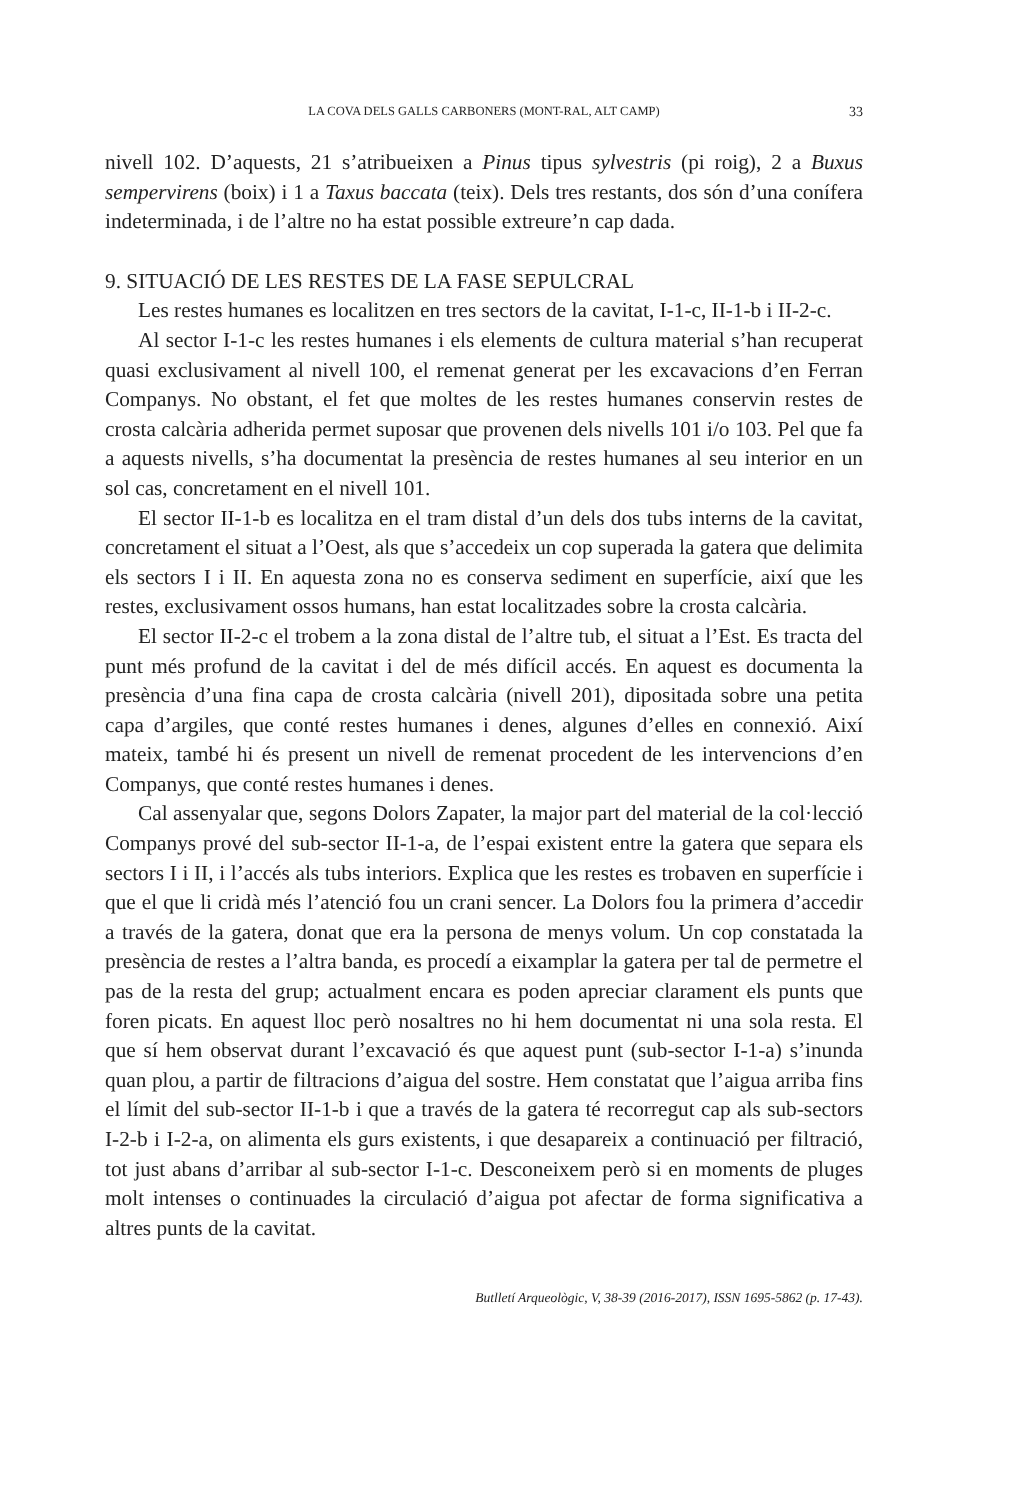LA COVA DELS GALLS CARBONERS (MONT-RAL, ALT CAMP) 33
nivell 102. D’aquests, 21 s’atribueixen a Pinus tipus sylvestris (pi roig), 2 a Buxus sempervirens (boix) i 1 a Taxus baccata (teix). Dels tres restants, dos són d’una conífera indeterminada, i de l’altre no ha estat possible extreure’n cap dada.
9. SITUACIÓ DE LES RESTES DE LA FASE SEPULCRAL
Les restes humanes es localitzen en tres sectors de la cavitat, I-1-c, II-1-b i II-2-c.
Al sector I-1-c les restes humanes i els elements de cultura material s’han recuperat quasi exclusivament al nivell 100, el remenat generat per les excavacions d’en Ferran Companys. No obstant, el fet que moltes de les restes humanes conservin restes de crosta calcària adherida permet suposar que provenen dels nivells 101 i/o 103. Pel que fa a aquests nivells, s’ha documentat la presència de restes humanes al seu interior en un sol cas, concretament en el nivell 101.
El sector II-1-b es localitza en el tram distal d’un dels dos tubs interns de la cavitat, concretament el situat a l’Oest, als que s’accedeix un cop superada la gatera que delimita els sectors I i II. En aquesta zona no es conserva sediment en superfície, així que les restes, exclusivament ossos humans, han estat localitzades sobre la crosta calcària.
El sector II-2-c el trobem a la zona distal de l’altre tub, el situat a l’Est. Es tracta del punt més profund de la cavitat i del de més difícil accés. En aquest es documenta la presència d’una fina capa de crosta calcària (nivell 201), dipositada sobre una petita capa d’argiles, que conté restes humanes i denes, algunes d’elles en connexió. Així mateix, també hi és present un nivell de remenat procedent de les intervencions d’en Companys, que conté restes humanes i denes.
Cal assenyalar que, segons Dolors Zapater, la major part del material de la col·lecció Companys prové del sub-sector II-1-a, de l’espai existent entre la gatera que separa els sectors I i II, i l’accés als tubs interiors. Explica que les restes es trobaven en superfície i que el que li cridà més l’atenció fou un crani sencer. La Dolors fou la primera d’accedir a través de la gatera, donat que era la persona de menys volum. Un cop constatada la presència de restes a l’altra banda, es procedí a eixamplar la gatera per tal de permetre el pas de la resta del grup; actualment encara es poden apreciar clarament els punts que foren picats. En aquest lloc però nosaltres no hi hem documentat ni una sola resta. El que sí hem observat durant l’excavació és que aquest punt (sub-sector I-1-a) s’inunda quan plou, a partir de filtracions d’aigua del sostre. Hem constatat que l’aigua arriba fins el límit del sub-sector II-1-b i que a través de la gatera té recorregut cap als sub-sectors I-2-b i I-2-a, on alimenta els gurs existents, i que desapareix a continuació per filtració, tot just abans d’arribar al sub-sector I-1-c. Desconeixem però si en moments de pluges molt intenses o continuades la circulació d’aigua pot afectar de forma significativa a altres punts de la cavitat.
Butlletí Arqueològic, V, 38-39 (2016-2017), ISSN 1695-5862 (p. 17-43).